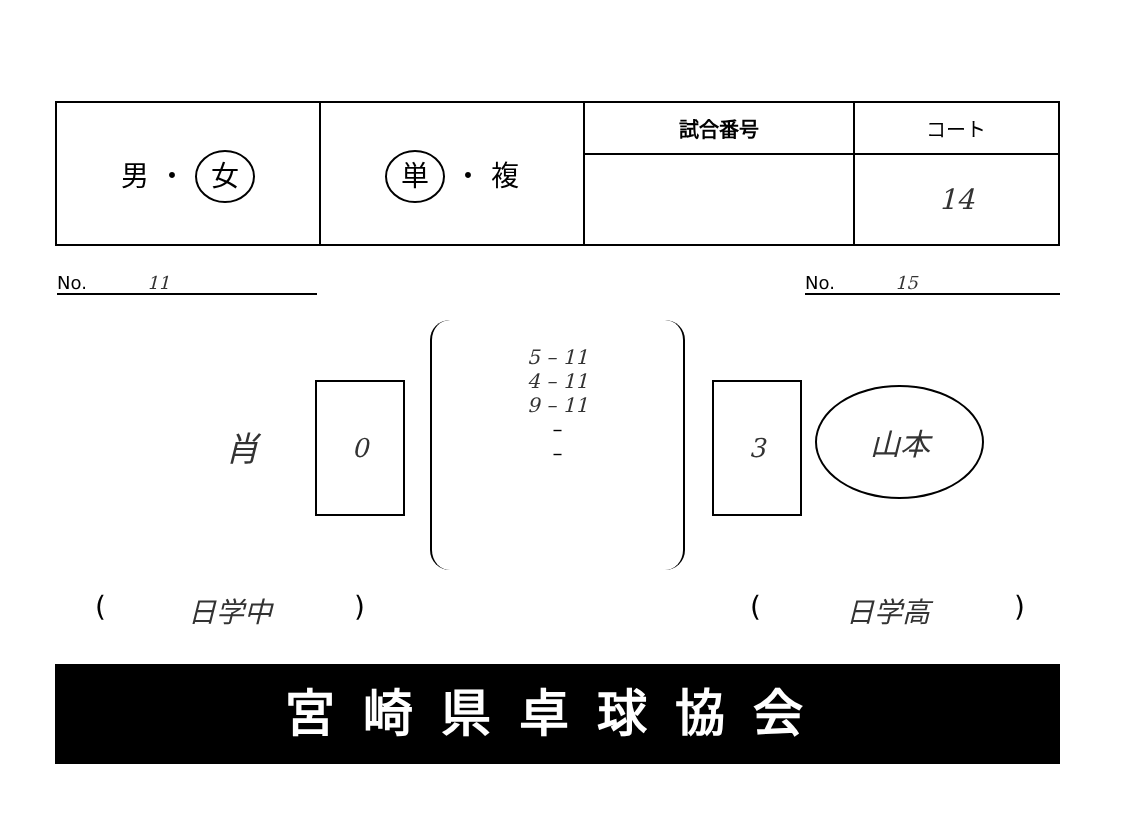| 男 ・ 女 | 単 ・ 複 | 試合番号 | コート |
| | | | 14 |
No. 11 No. 15
肖 0
5 – 11
4 – 11
9 – 11
–
–
3 山本
(日学中) (日学高)
宮崎県卓球協会